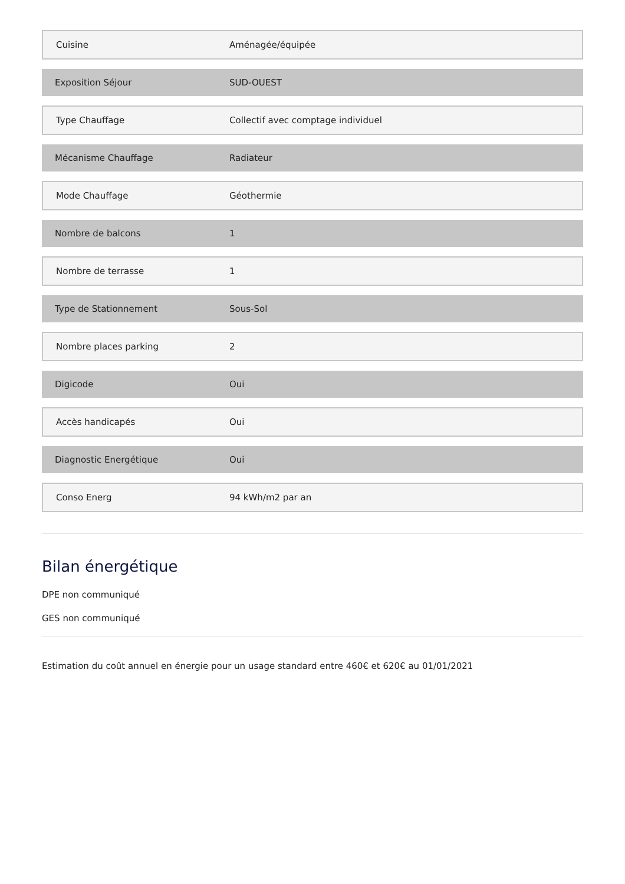| Cuisine | Aménagée/équipée |
| Exposition Séjour | SUD-OUEST |
| Type Chauffage | Collectif avec comptage individuel |
| Mécanisme Chauffage | Radiateur |
| Mode Chauffage | Géothermie |
| Nombre de balcons | 1 |
| Nombre de terrasse | 1 |
| Type de Stationnement | Sous-Sol |
| Nombre places parking | 2 |
| Digicode | Oui |
| Accès handicapés | Oui |
| Diagnostic Energétique | Oui |
| Conso Energ | 94 kWh/m2 par an |
Bilan énergétique
DPE non communiqué
GES non communiqué
Estimation du coût annuel en énergie pour un usage standard entre 460€ et 620€ au 01/01/2021